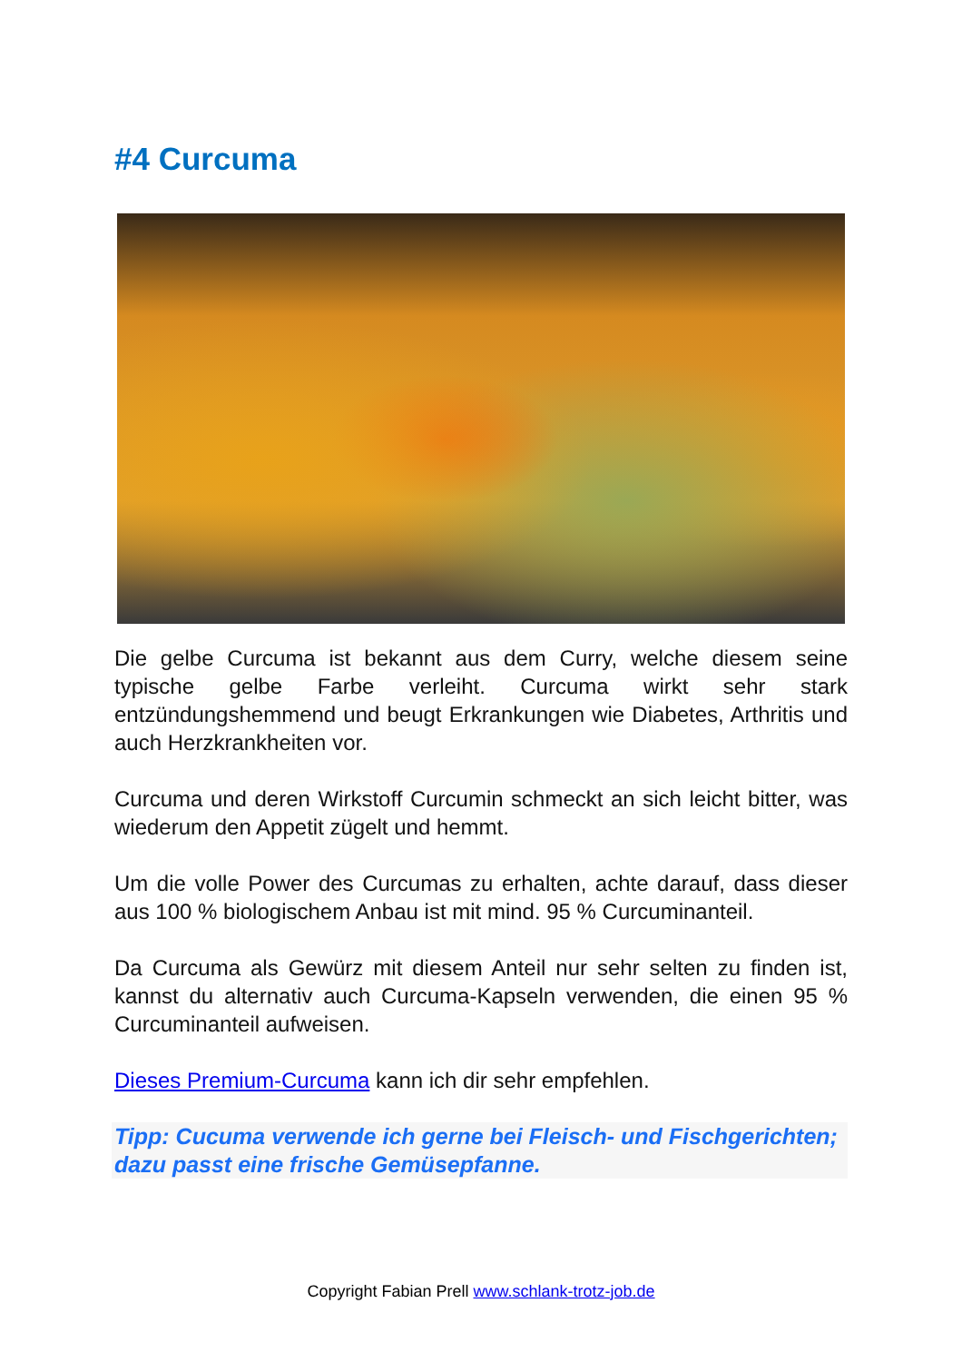#4 Curcuma
Die gelbe Curcuma ist bekannt aus dem Curry, welche diesem seine typische gelbe Farbe verleiht. Curcuma wirkt sehr stark entzündungshemmend und beugt Erkrankungen wie Diabetes, Arthritis und auch Herzkrankheiten vor.
Curcuma und deren Wirkstoff Curcumin schmeckt an sich leicht bitter, was wiederum den Appetit zügelt und hemmt.
Um die volle Power des Curcumas zu erhalten, achte darauf, dass dieser aus 100 % biologischem Anbau ist mit mind. 95 % Curcuminanteil.
Da Curcuma als Gewürz mit diesem Anteil nur sehr selten zu finden ist, kannst du alternativ auch Curcuma-Kapseln verwenden, die einen 95 % Curcuminanteil aufweisen.
Dieses Premium-Curcuma kann ich dir sehr empfehlen.
Tipp: Cucuma verwende ich gerne bei Fleisch- und Fischgerichten; dazu passt eine frische Gemüsepfanne.
Copyright Fabian Prell www.schlank-trotz-job.de